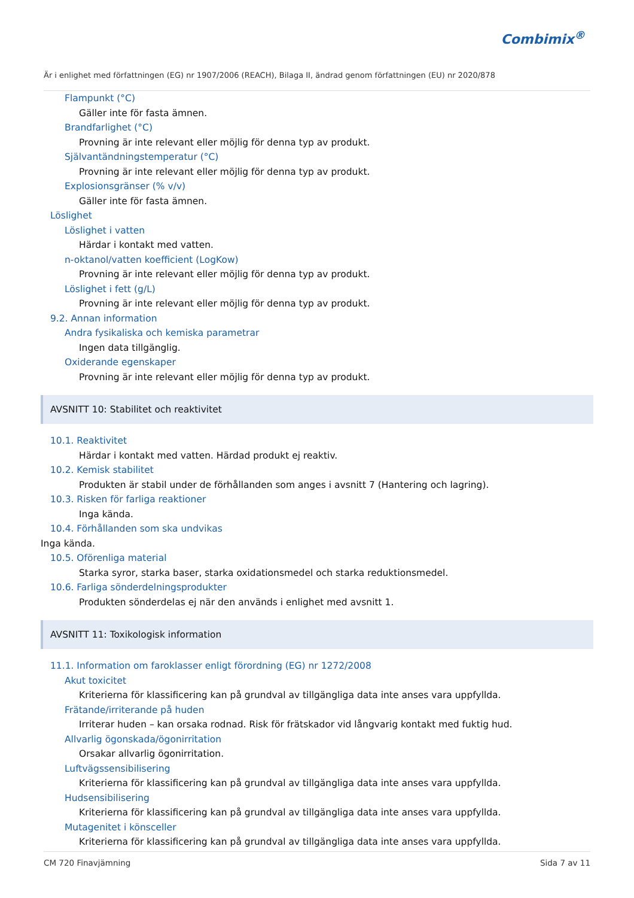Combimix<sup>®</sup>
Är i enlighet med författningen (EG) nr 1907/2006 (REACH), Bilaga II, ändrad genom författningen (EU) nr 2020/878
Flampunkt (°C)
Gäller inte för fasta ämnen.
Brandfarlighet (°C)
Provning är inte relevant eller möjlig för denna typ av produkt.
Självantändningstemperatur (°C)
Provning är inte relevant eller möjlig för denna typ av produkt.
Explosionsgränser (% v/v)
Gäller inte för fasta ämnen.
Löslighet
Löslighet i vatten
Härdar i kontakt med vatten.
n-oktanol/vatten koefficient (LogKow)
Provning är inte relevant eller möjlig för denna typ av produkt.
Löslighet i fett (g/L)
Provning är inte relevant eller möjlig för denna typ av produkt.
9.2. Annan information
Andra fysikaliska och kemiska parametrar
Ingen data tillgänglig.
Oxiderande egenskaper
Provning är inte relevant eller möjlig för denna typ av produkt.
AVSNITT 10: Stabilitet och reaktivitet
10.1. Reaktivitet
Härdar i kontakt med vatten. Härdad produkt ej reaktiv.
10.2. Kemisk stabilitet
Produkten är stabil under de förhållanden som anges i avsnitt 7 (Hantering och lagring).
10.3. Risken för farliga reaktioner
Inga kända.
10.4. Förhållanden som ska undvikas
Inga kända.
10.5. Oförenliga material
Starka syror, starka baser, starka oxidationsmedel och starka reduktionsmedel.
10.6. Farliga sönderdelningsprodukter
Produkten sönderdelas ej när den används i enlighet med avsnitt 1.
AVSNITT 11: Toxikologisk information
11.1. Information om faroklasser enligt förordning (EG) nr 1272/2008
Akut toxicitet
Kriterierna för klassificering kan på grundval av tillgängliga data inte anses vara uppfyllda.
Frätande/irriterande på huden
Irriterar huden – kan orsaka rodnad. Risk för frätskador vid långvarig kontakt med fuktig hud.
Allvarlig ögonskada/ögonirritation
Orsakar allvarlig ögonirritation.
Luftvägssensibilisering
Kriterierna för klassificering kan på grundval av tillgängliga data inte anses vara uppfyllda.
Hudsensibilisering
Kriterierna för klassificering kan på grundval av tillgängliga data inte anses vara uppfyllda.
Mutagenitet i könsceller
Kriterierna för klassificering kan på grundval av tillgängliga data inte anses vara uppfyllda.
CM 720 Finavjämning Sida 7 av 11